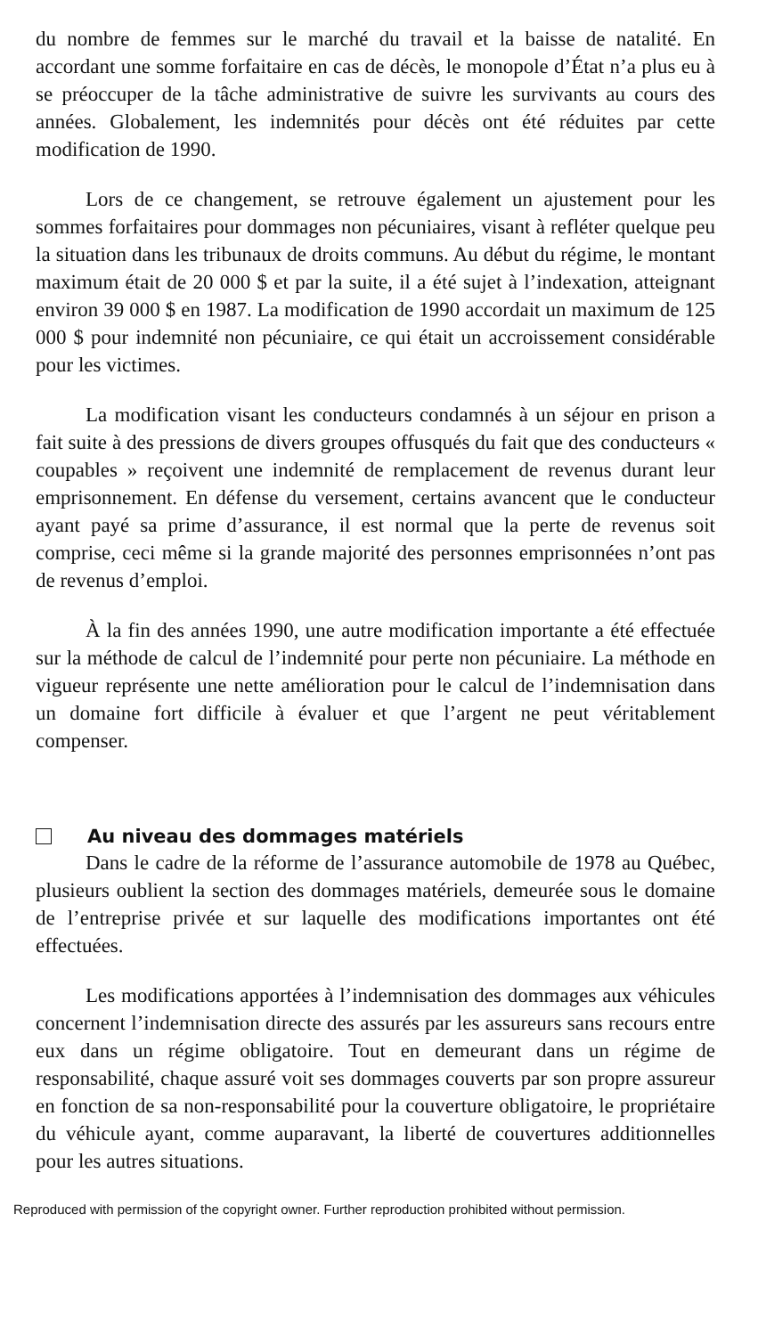du nombre de femmes sur le marché du travail et la baisse de natalité. En accordant une somme forfaitaire en cas de décès, le monopole d’État n’a plus eu à se préoccuper de la tâche administrative de suivre les survivants au cours des années. Globalement, les indemnités pour décès ont été réduites par cette modification de 1990.
Lors de ce changement, se retrouve également un ajustement pour les sommes forfaitaires pour dommages non pécuniaires, visant à refléter quelque peu la situation dans les tribunaux de droits communs. Au début du régime, le montant maximum était de 20 000 $ et par la suite, il a été sujet à l’indexation, atteignant environ 39 000 $ en 1987. La modification de 1990 accordait un maximum de 125 000 $ pour indemnité non pécuniaire, ce qui était un accroissement considérable pour les victimes.
La modification visant les conducteurs condamnés à un séjour en prison a fait suite à des pressions de divers groupes offusqués du fait que des conducteurs « coupables » reçoivent une indemnité de remplacement de revenus durant leur emprisonnement. En défense du versement, certains avancent que le conducteur ayant payé sa prime d’assurance, il est normal que la perte de revenus soit comprise, ceci même si la grande majorité des personnes emprisonnées n’ont pas de revenus d’emploi.
À la fin des années 1990, une autre modification importante a été effectuée sur la méthode de calcul de l’indemnité pour perte non pécuniaire. La méthode en vigueur représente une nette amélioration pour le calcul de l’indemnisation dans un domaine fort difficile à évaluer et que l’argent ne peut véritablement compenser.
Au niveau des dommages matériels
Dans le cadre de la réforme de l’assurance automobile de 1978 au Québec, plusieurs oublient la section des dommages matériels, demeurée sous le domaine de l’entreprise privée et sur laquelle des modifications importantes ont été effectuées.
Les modifications apportées à l’indemnisation des dommages aux véhicules concernent l’indemnisation directe des assurés par les assureurs sans recours entre eux dans un régime obligatoire. Tout en demeurant dans un régime de responsabilité, chaque assuré voit ses dommages couverts par son propre assureur en fonction de sa non-responsabilité pour la couverture obligatoire, le propriétaire du véhicule ayant, comme auparavant, la liberté de couvertures additionnelles pour les autres situations.
Reproduced with permission of the copyright owner. Further reproduction prohibited without permission.